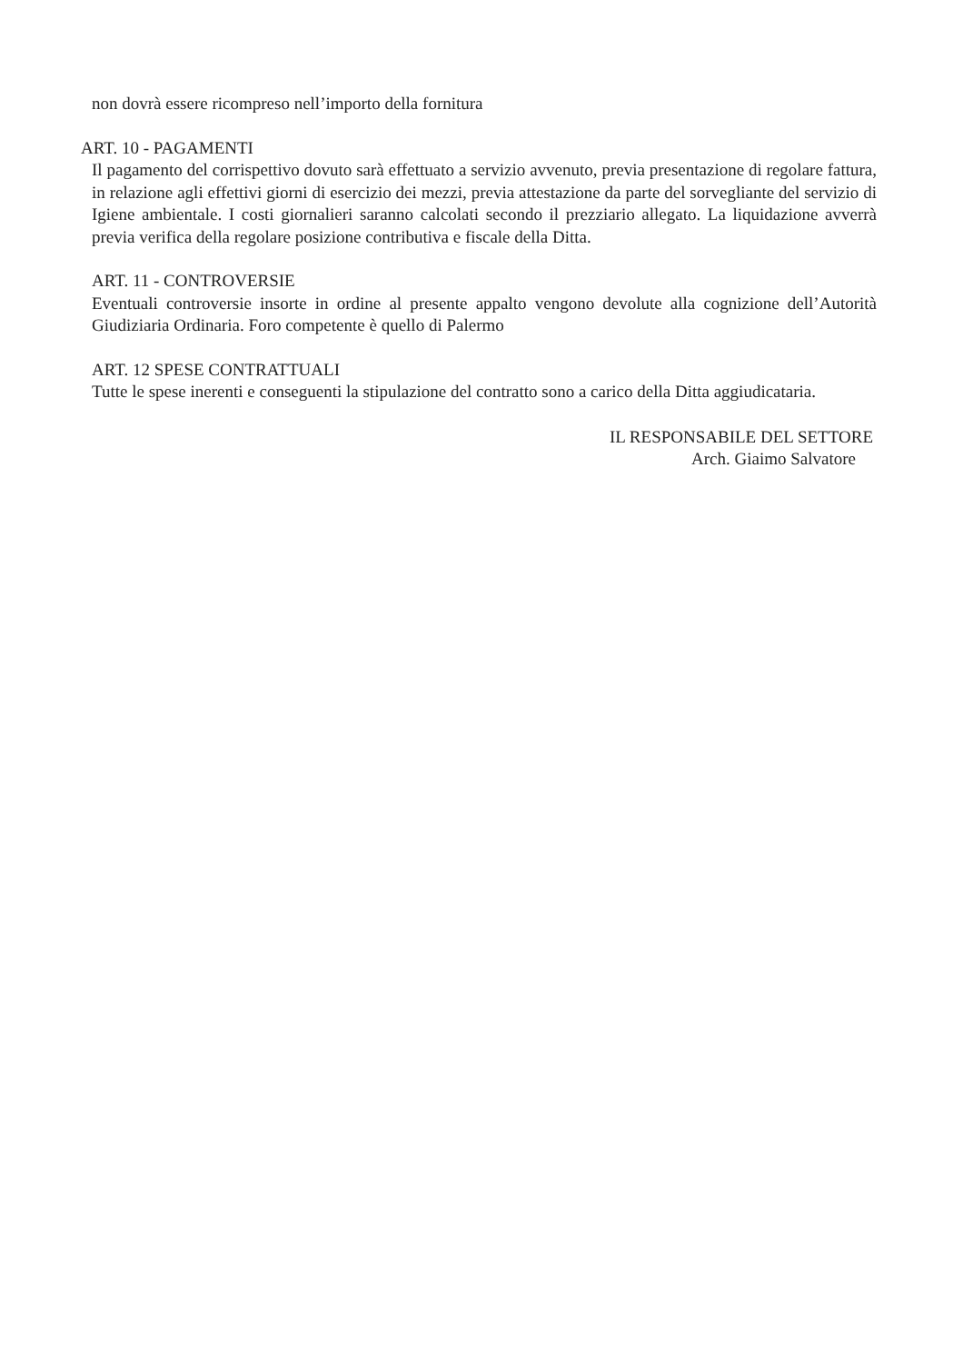non dovrà essere ricompreso nell’importo della fornitura
ART. 10 - PAGAMENTI
Il pagamento del corrispettivo dovuto sarà effettuato a servizio avvenuto, previa presentazione di regolare fattura, in relazione agli effettivi giorni di esercizio dei mezzi, previa attestazione da parte del sorvegliante del servizio di Igiene ambientale. I costi giornalieri saranno calcolati secondo il prezziario allegato. La liquidazione avverrà previa verifica della regolare posizione contributiva e fiscale della Ditta.
ART. 11 - CONTROVERSIE
Eventuali controversie insorte in ordine al presente appalto vengono devolute alla cognizione dell’Autorità Giudiziaria Ordinaria. Foro competente è quello di Palermo
ART. 12 SPESE CONTRATTUALI
Tutte le spese inerenti e conseguenti la stipulazione del contratto sono a carico della Ditta aggiudicataria.
IL RESPONSABILE DEL SETTORE
Arch. Giaimo Salvatore